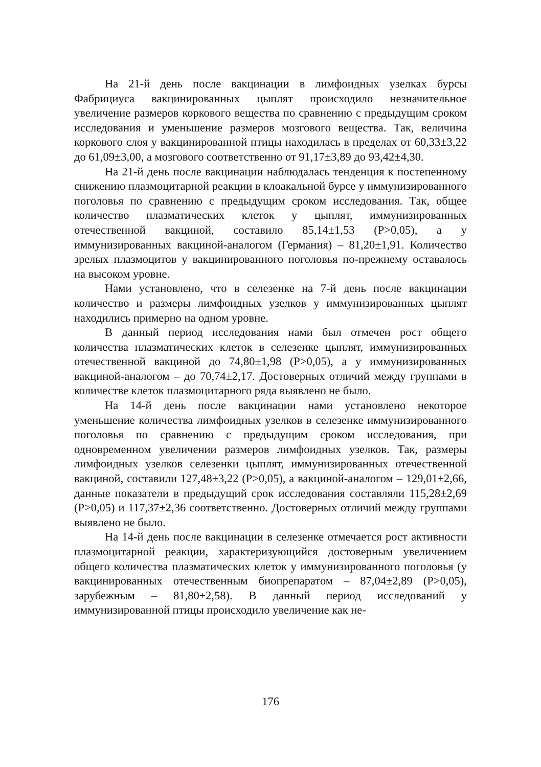На 21-й день после вакцинации в лимфоидных узелках бурсы Фабрициуса вакцинированных цыплят происходило незначительное увеличение размеров коркового вещества по сравнению с предыдущим сроком исследования и уменьшение размеров мозгового вещества. Так, величина коркового слоя у вакцинированной птицы находилась в пределах от 60,33±3,22 до 61,09±3,00, а мозгового соответственно от 91,17±3,89 до 93,42±4,30.
На 21-й день после вакцинации наблюдалась тенденция к постепенному снижению плазмоцитарной реакции в клоакальной бурсе у иммунизированного поголовья по сравнению с предыдущим сроком исследования. Так, общее количество плазматических клеток у цыплят, иммунизированных отечественной вакциной, составило 85,14±1,53 (Р>0,05), а у иммунизированных вакциной-аналогом (Германия) – 81,20±1,91. Количество зрелых плазмоцитов у вакцинированного поголовья по-прежнему оставалось на высоком уровне.
Нами установлено, что в селезенке на 7-й день после вакцинации количество и размеры лимфоидных узелков у иммунизированных цыплят находились примерно на одном уровне.
В данный период исследования нами был отмечен рост общего количества плазматических клеток в селезенке цыплят, иммунизированных отечественной вакциной до 74,80±1,98 (Р>0,05), а у иммунизированных вакциной-аналогом – до 70,74±2,17. Достоверных отличий между группами в количестве клеток плазмоцитарного ряда выявлено не было.
На 14-й день после вакцинации нами установлено некоторое уменьшение количества лимфоидных узелков в селезенке иммунизированного поголовья по сравнению с предыдущим сроком исследования, при одновременном увеличении размеров лимфоидных узелков. Так, размеры лимфоидных узелков селезенки цыплят, иммунизированных отечественной вакциной, составили 127,48±3,22 (Р>0,05), а вакциной-аналогом – 129,01±2,66, данные показатели в предыдущий срок исследования составляли 115,28±2,69 (Р>0,05) и 117,37±2,36 соответственно. Достоверных отличий между группами выявлено не было.
На 14-й день после вакцинации в селезенке отмечается рост активности плазмоцитарной реакции, характеризующийся достоверным увеличением общего количества плазматических клеток у иммунизированного поголовья (у вакцинированных отечественным биопрепаратом – 87,04±2,89 (Р>0,05), зарубежным – 81,80±2,58). В данный период исследований у иммунизированной птицы происходило увеличение как не-
176